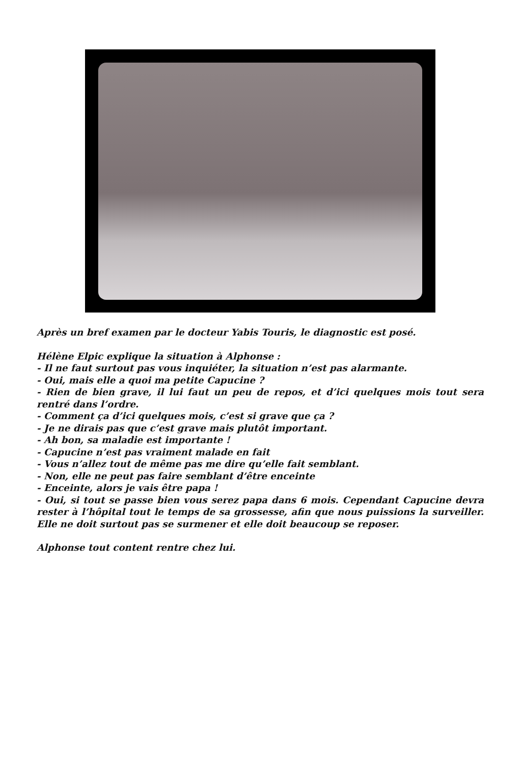Après un bref examen par le docteur Yabis Touris, le diagnostic est posé.
Hélène Elpic explique la situation à Alphonse :
- Il ne faut surtout pas vous inquiéter, la situation n’est pas alarmante.
- Oui, mais elle a quoi ma petite Capucine ?
- Rien de bien grave, il lui faut un peu de repos, et d’ici quelques mois tout sera rentré dans l’ordre.
- Comment ça d’ici quelques mois, c’est si grave que ça ?
- Je ne dirais pas que c’est grave mais plutôt important.
- Ah bon, sa maladie est importante !
- Capucine n’est pas vraiment malade en fait
- Vous n’allez tout de même pas me dire qu’elle fait semblant.
- Non, elle ne peut pas faire semblant d’être enceinte
- Enceinte, alors je vais être papa !
- Oui, si tout se passe bien vous serez papa dans 6 mois. Cependant Capucine devra rester à l’hôpital tout le temps de sa grossesse, afin que nous puissions la surveiller. Elle ne doit surtout pas se surmener et elle doit beaucoup se reposer.
Alphonse tout content rentre chez lui.